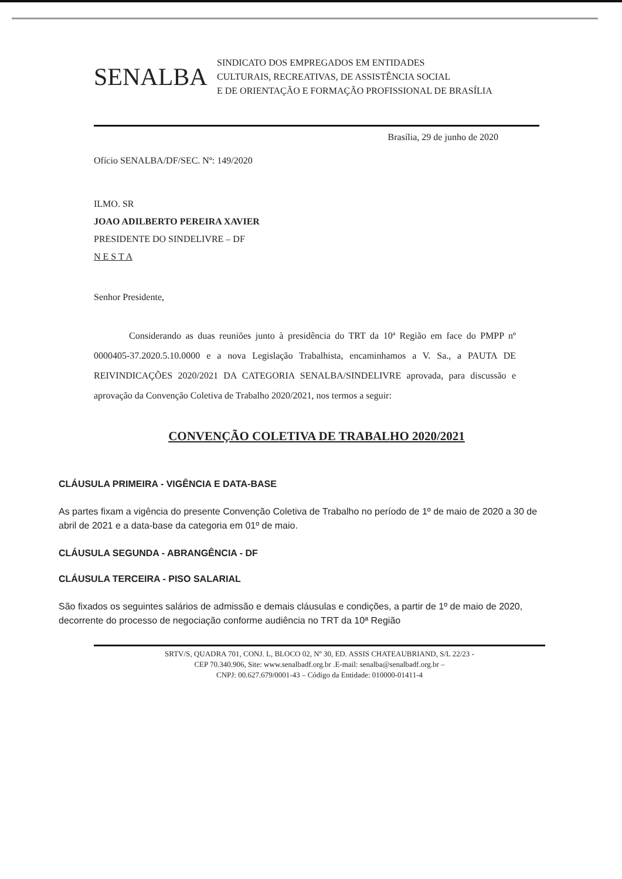SENALBA
SINDICATO DOS EMPREGADOS EM ENTIDADES
CULTURAIS, RECREATIVAS, DE ASSISTÊNCIA SOCIAL
E DE ORIENTAÇÃO E FORMAÇÃO PROFISSIONAL DE BRASÍLIA
Brasília, 29 de junho de 2020
Ofício SENALBA/DF/SEC. Nº: 149/2020
ILMO. SR
JOAO ADILBERTO PEREIRA XAVIER
PRESIDENTE DO SINDELIVRE – DF
N E S T A
Senhor Presidente,
Considerando as duas reuniões junto à presidência do TRT da 10ª Região em face do PMPP nº 0000405-37.2020.5.10.0000 e a nova Legislação Trabalhista, encaminhamos a V. Sa., a PAUTA DE REIVINDICAÇÕES 2020/2021 DA CATEGORIA SENALBA/SINDELIVRE aprovada, para discussão e aprovação da Convenção Coletiva de Trabalho 2020/2021, nos termos a seguir:
CONVENÇÃO COLETIVA DE TRABALHO 2020/2021
CLÁUSULA PRIMEIRA - VIGÊNCIA E DATA-BASE
As partes fixam a vigência do presente Convenção Coletiva de Trabalho no período de 1º de maio de 2020 a 30 de abril de 2021 e a data-base da categoria em 01º de maio.
CLÁUSULA SEGUNDA - ABRANGÊNCIA - DF
CLÁUSULA TERCEIRA - PISO SALARIAL
São fixados os seguintes salários de admissão e demais cláusulas e condições, a partir de 1º de maio de 2020, decorrente do processo de negociação conforme audiência no TRT da 10ª Região
SRTV/S, QUADRA 701, CONJ. L, BLOCO 02, Nº 30, ED. ASSIS CHATEAUBRIAND, S/L 22/23 -
CEP 70.340.906, Site: www.senalbadf.org.br .E-mail: senalba@senalbadf.org.br –
CNPJ: 00.627.679/0001-43 – Código da Entidade: 010000-01411-4